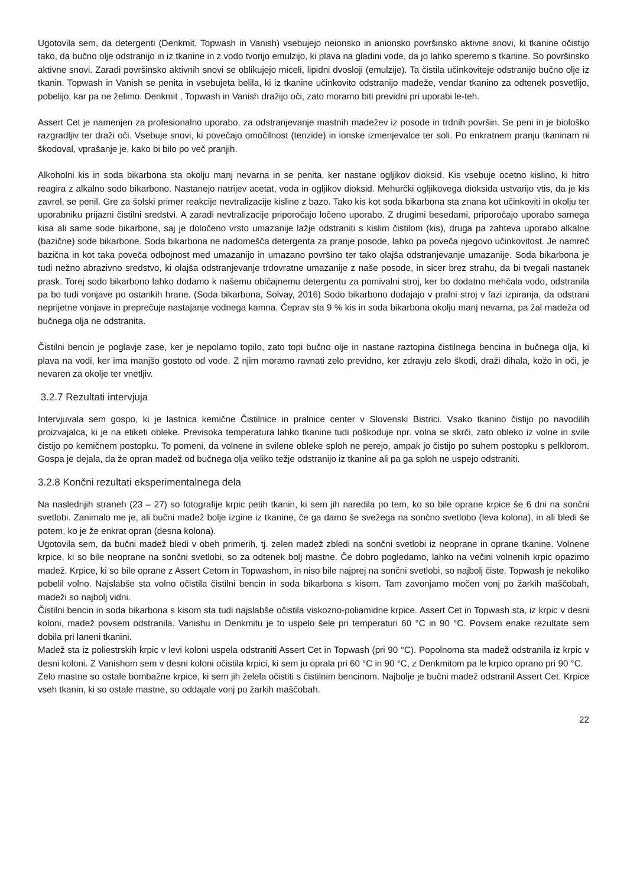Ugotovila sem, da detergenti (Denkmit, Topwash in Vanish) vsebujejo neionsko in anionsko površinsko aktivne snovi, ki tkanine očistijo tako, da bučno olje odstranijo in iz tkanine in z vodo tvorijo emulzijo, ki plava na gladini vode, da jo lahko speremo s tkanine. So površinsko aktivne snovi. Zaradi površinsko aktivnih snovi se oblikujejo miceli, lipidni dvosloji (emulzije). Ta čistila učinkoviteje odstranijo bučno olje iz tkanin. Topwash in Vanish se penita in vsebujeta belila, ki iz tkanine učinkovito odstranijo madeže, vendar tkanino za odtenek posvetlijo, pobelijo, kar pa ne želimo. Denkmit , Topwash in Vanish dražijo oči, zato moramo biti previdni pri uporabi le-teh.
Assert Cet je namenjen za profesionalno uporabo, za odstranjevanje mastnih madežev iz posode in trdnih površin. Se peni in je biološko razgradljiv ter draži oči. Vsebuje snovi, ki povečajo omočilnost (tenzide) in ionske izmenjevalce ter soli. Po enkratnem pranju tkaninam ni škodoval, vprašanje je, kako bi bilo po več pranjih.
Alkoholni kis in soda bikarbona sta okolju manj nevarna in se penita, ker nastane ogljikov dioksid. Kis vsebuje ocetno kislino, ki hitro reagira z alkalno sodo bikarbono. Nastanejo natrijev acetat, voda in ogljikov dioksid. Mehurčki ogljikovega dioksida ustvarijo vtis, da je kis zavrel, se penil. Gre za šolski primer reakcije nevtralizacije kisline z bazo. Tako kis kot soda bikarbona sta znana kot učinkoviti in okolju ter uporabniku prijazni čistilni sredstvi. A zaradi nevtralizacije priporočajo ločeno uporabo. Z drugimi besedami, priporočajo uporabo samega kisa ali same sode bikarbone, saj je določeno vrsto umazanije lažje odstraniti s kislim čistilom (kis), druga pa zahteva uporabo alkalne (bazične) sode bikarbone. Soda bikarbona ne nadomešča detergenta za pranje posode, lahko pa poveča njegovo učinkovitost. Je namreč bazična in kot taka poveča odbojnost med umazanijo in umazano površino ter tako olajša odstranjevanje umazanije. Soda bikarbona je tudi nežno abrazivno sredstvo, ki olajša odstranjevanje trdovratne umazanije z naše posode, in sicer brez strahu, da bi tvegali nastanek prask. Torej sodo bikarbono lahko dodamo k našemu običajnemu detergentu za pomivalni stroj, ker bo dodatno mehčala vodo, odstranila pa bo tudi vonjave po ostankih hrane. (Soda bikarbona, Solvay, 2016) Sodo bikarbono dodajajo v pralni stroj v fazi izpiranja, da odstrani neprijetne vonjave in preprečuje nastajanje vodnega kamna. Čeprav sta 9 % kis in soda bikarbona okolju manj nevarna, pa žal madeža od bučnega olja ne odstranita.
Čistilni bencin je poglavje zase, ker je nepolarno topilo, zato topi bučno olje in nastane raztopina čistilnega bencina in bučnega olja, ki plava na vodi, ker ima manjšo gostoto od vode. Z njim moramo ravnati zelo previdno, ker zdravju zelo škodi, draži dihala, kožo in oči, je nevaren za okolje ter vnetljiv.
3.2.7 Rezultati intervjuja
Intervjuvala sem gospo, ki je lastnica kemične Čistilnice in pralnice center v Slovenski Bistrici. Vsako tkanino čistijo po navodilih proizvajalca, ki je na etiketi obleke. Previsoka temperatura lahko tkanine tudi poškoduje npr. volna se skrči, zato obleko iz volne in svile čistijo po kemičnem postopku. To pomeni, da volnene in svilene obleke sploh ne perejo, ampak jo čistijo po suhem postopku s pelklorom. Gospa je dejala, da že opran madež od bučnega olja veliko težje odstranijo iz tkanine ali pa ga sploh ne uspejo odstraniti.
3.2.8 Končni rezultati eksperimentalnega dela
Na naslednjih straneh (23 – 27) so fotografije krpic petih tkanin, ki sem jih naredila po tem, ko so bile oprane krpice še 6 dni na sončni svetlobi. Zanimalo me je, ali bučni madež bolje izgine iz tkanine, če ga damo še svežega na sončno svetlobo (leva kolona), in ali bledi še potem, ko je že enkrat opran (desna kolona).
Ugotovila sem, da bučni madež bledi v obeh primerih, tj. zelen madež zbledi na sončni svetlobi iz neoprane in oprane tkanine. Volnene krpice, ki so bile neoprane na sončni svetlobi, so za odtenek bolj mastne. Če dobro pogledamo, lahko na večini volnenih krpic opazimo madež. Krpice, ki so bile oprane z Assert Cetom in Topwashom, in niso bile najprej na sončni svetlobi, so najbolj čiste. Topwash je nekoliko pobelil volno. Najslabše sta volno očistila čistilni bencin in soda bikarbona s kisom. Tam zavonjamo močen vonj po žarkih maščobah, madeži so najbolj vidni.
Čistilni bencin in soda bikarbona s kisom sta tudi najslabše očistila viskozno-poliamidne krpice. Assert Cet in Topwash sta, iz krpic v desni koloni, madež povsem odstranila. Vanishu in Denkmitu je to uspelo šele pri temperaturi 60 °C in 90 °C. Povsem enake rezultate sem dobila pri laneni tkanini.
Madež sta iz poliestrskih krpic v levi koloni uspela odstraniti Assert Cet in Topwash (pri 90 °C). Popolnoma sta madež odstranila iz krpic v desni koloni. Z Vanishom sem v desni koloni očistila krpici, ki sem ju oprala pri 60 °C in 90 °C, z Denkmitom pa le krpico oprano pri 90 °C.
Zelo mastne so ostale bombažne krpice, ki sem jih želela očistiti s čistilnim bencinom. Najbolje je bučni madež odstranil Assert Cet. Krpice vseh tkanin, ki so ostale mastne, so oddajale vonj po žarkih maščobah.
22